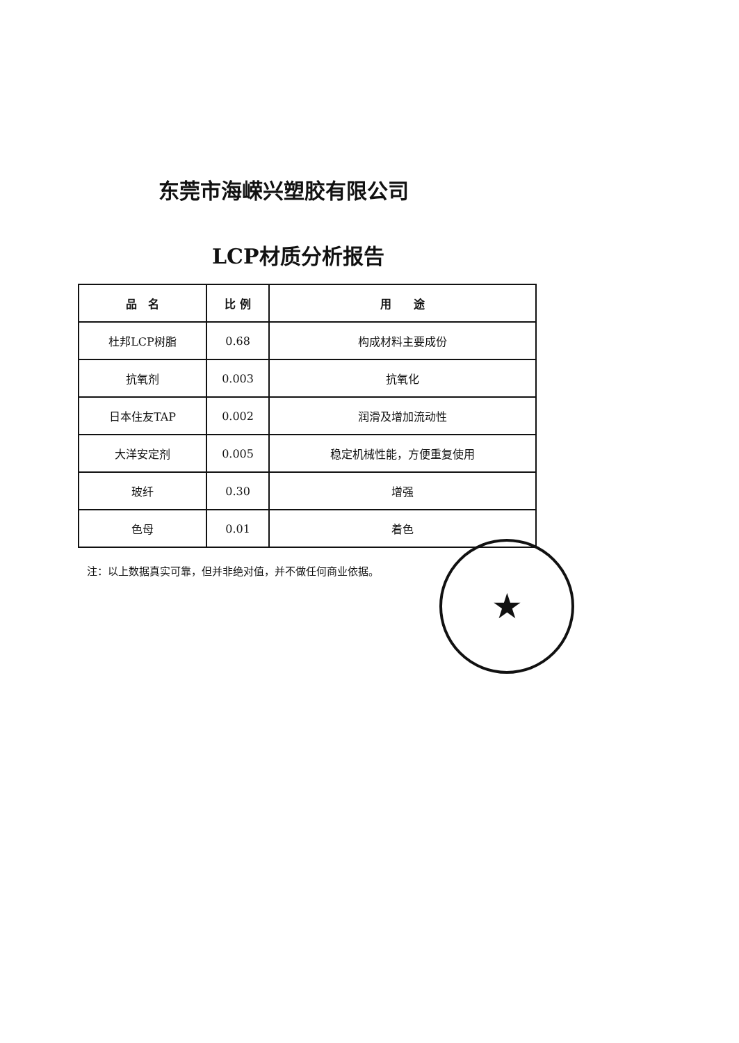东莞市海嵘兴塑胶有限公司
LCP材质分析报告
| 品 名 | 比 例 | 用 途 |
| --- | --- | --- |
| 杜邦LCP树脂 | 0.68 | 构成材料主要成份 |
| 抗氧剂 | 0.003 | 抗氧化 |
| 日本住友TAP | 0.002 | 润滑及增加流动性 |
| 大洋安定剂 | 0.005 | 稳定机械性能，方便重复使用 |
| 玻纤 | 0.30 | 增强 |
| 色母 | 0.01 | 着色 |
注：以上数据真实可靠，但并非绝对值，并不做任何商业依据。
★